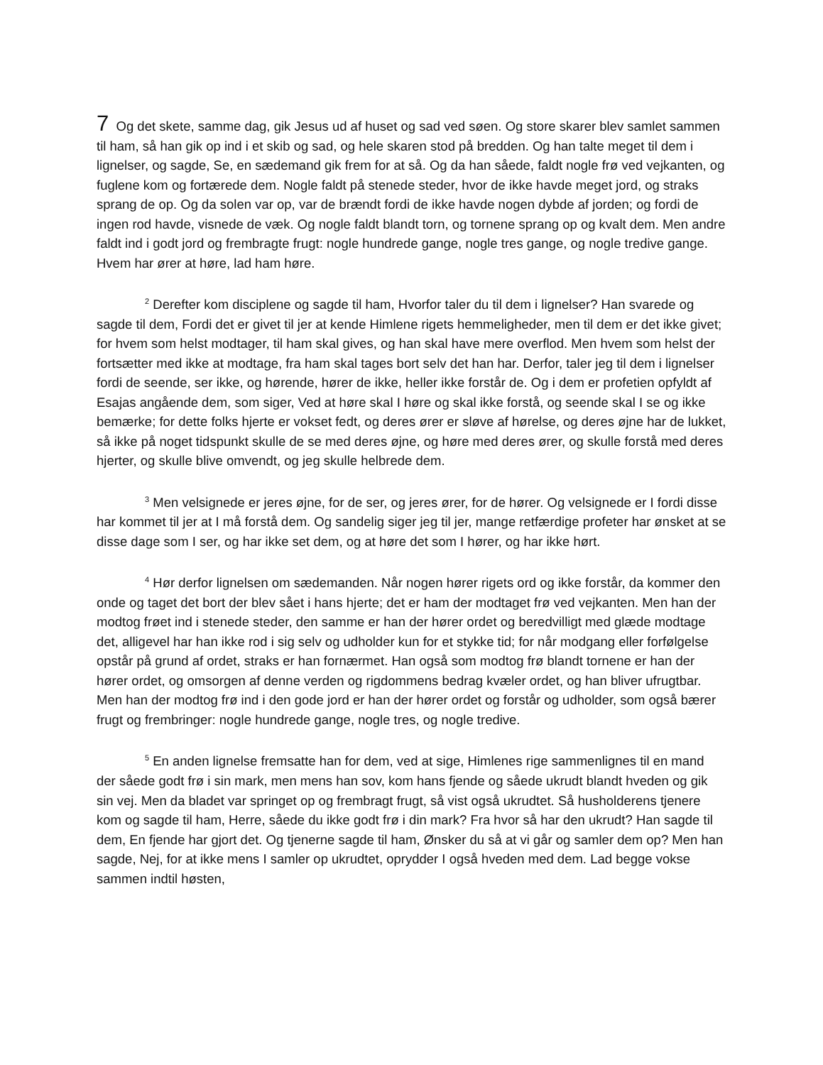7 Og det skete, samme dag, gik Jesus ud af huset og sad ved søen. Og store skarer blev samlet sammen til ham, så han gik op ind i et skib og sad, og hele skaren stod på bredden. Og han talte meget til dem i lignelser, og sagde, Se, en sædemand gik frem for at så. Og da han såede, faldt nogle frø ved vejkanten, og fuglene kom og fortærede dem. Nogle faldt på stenede steder, hvor de ikke havde meget jord, og straks sprang de op. Og da solen var op, var de brændt fordi de ikke havde nogen dybde af jorden; og fordi de ingen rod havde, visnede de væk. Og nogle faldt blandt torn, og tornene sprang op og kvalt dem. Men andre faldt ind i godt jord og frembragte frugt: nogle hundrede gange, nogle tres gange, og nogle tredive gange. Hvem har ører at høre, lad ham høre.
<sup>2</sup> Derefter kom disciplene og sagde til ham, Hvorfor taler du til dem i lignelser? Han svarede og sagde til dem, Fordi det er givet til jer at kende Himlene rigets hemmeligheder, men til dem er det ikke givet; for hvem som helst modtager, til ham skal gives, og han skal have mere overflod. Men hvem som helst der fortsætter med ikke at modtage, fra ham skal tages bort selv det han har. Derfor, taler jeg til dem i lignelser fordi de seende, ser ikke, og hørende, hører de ikke, heller ikke forstår de. Og i dem er profetien opfyldt af Esajas angående dem, som siger, Ved at høre skal I høre og skal ikke forstå, og seende skal I se og ikke bemærke; for dette folks hjerte er vokset fedt, og deres ører er sløve af hørelse, og deres øjne har de lukket, så ikke på noget tidspunkt skulle de se med deres øjne, og høre med deres ører, og skulle forstå med deres hjerter, og skulle blive omvendt, og jeg skulle helbrede dem.
<sup>3</sup> Men velsignede er jeres øjne, for de ser, og jeres ører, for de hører. Og velsignede er I fordi disse har kommet til jer at I må forstå dem. Og sandelig siger jeg til jer, mange retfærdige profeter har ønsket at se disse dage som I ser, og har ikke set dem, og at høre det som I hører, og har ikke hørt.
<sup>4</sup> Hør derfor lignelsen om sædemanden. Når nogen hører rigets ord og ikke forstår, da kommer den onde og taget det bort der blev sået i hans hjerte; det er ham der modtaget frø ved vejkanten. Men han der modtog frøet ind i stenede steder, den samme er han der hører ordet og beredvilligt med glæde modtage det, alligevel har han ikke rod i sig selv og udholder kun for et stykke tid; for når modgang eller forfølgelse opstår på grund af ordet, straks er han fornærmet. Han også som modtog frø blandt tornene er han der hører ordet, og omsorgen af denne verden og rigdommens bedrag kvæler ordet, og han bliver ufrugtbar. Men han der modtog frø ind i den gode jord er han der hører ordet og forstår og udholder, som også bærer frugt og frembringer: nogle hundrede gange, nogle tres, og nogle tredive.
<sup>5</sup> En anden lignelse fremsatte han for dem, ved at sige, Himlenes rige sammenlignes til en mand der såede godt frø i sin mark, men mens han sov, kom hans fjende og såede ukrudt blandt hveden og gik sin vej. Men da bladet var springet op og frembragt frugt, så vist også ukrudtet. Så husholderens tjenere kom og sagde til ham, Herre, såede du ikke godt frø i din mark? Fra hvor så har den ukrudt? Han sagde til dem, En fjende har gjort det. Og tjenerne sagde til ham, Ønsker du så at vi går og samler dem op? Men han sagde, Nej, for at ikke mens I samler op ukrudtet, oprydder I også hveden med dem. Lad begge vokse sammen indtil høsten,